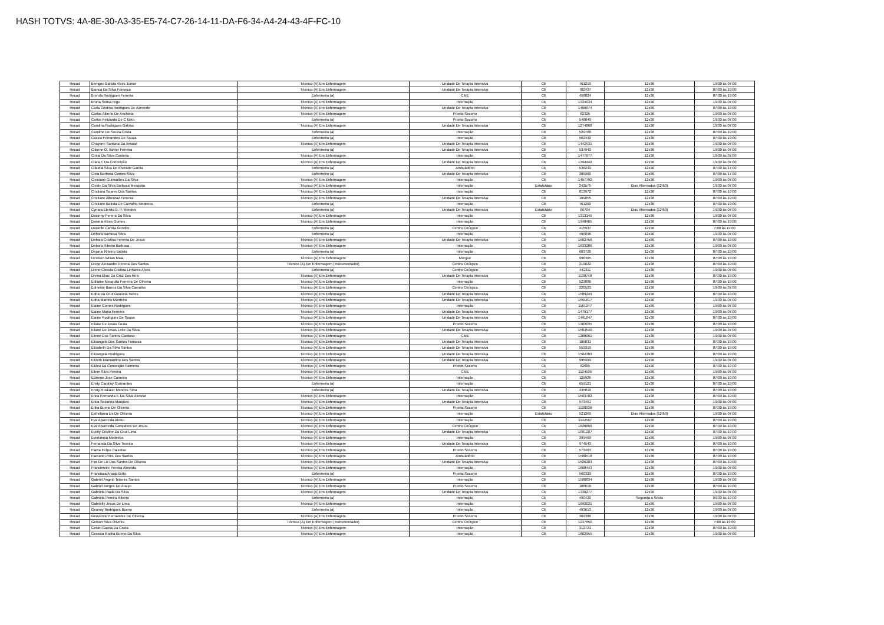HASH TOTVS: 4A-8E-30-A3-35-E5-74-C7-26-14-11-DA-F6-34-A4-24-43-4F-FC-10
| Hecad | Benigno Batista Alves Junior | Técnico (A) Em Enfermagem | Unidade De Terapia Intensiva | Clt | 761219 | 12x36 | 19:00 às 07:00 |
| Hecad | Bianca Da Silva Fonseca | Técnico (A) Em Enfermagem | Unidade De Terapia Intensiva | Clt | 702437 | 12x36 | 07:00 às 19:00 |
| Hecad | Brenda Rodrigues Ferreira | Enfermeiro (a) | CME | Clt | 458824 | 12x36 | 07:00 às 19:00 |
| Hecad | Bruna Sousa Rigo | Técnico (A) Em Enfermagem | Internação | Clt | 1334034 | 12x36 | 19:00 às 07:00 |
| Hecad | Carla Cristina Rodrigues De Azevedo | Técnico (A) Em Enfermagem | Unidade De Terapia Intensiva | Clt | 1466074 | 12x36 | 07:00 às 19:00 |
| Hecad | Carlos Alberto De Anchieta | Técnico (A) Em Enfermagem | Pronto Socorro | Clt | 62325 | 12x36 | 19:00 às 07:00 |
| Hecad | Carlos Felizardo De C Neto | Enfermeiro (a) | Pronto Socorro | Clt | 548049 | 12x36 | 19:00 às 07:00 |
| Hecad | Carolina Rodrigues Galvao | Técnico (A) Em Enfermagem | Unidade De Terapia Intensiva | Clt | 1274868 | 12x36 | 19:00 às 07:00 |
| Hecad | Caroline De Souza Costa | Enfermeiro (a) | Internação | Clt | 529768 | 12x36 | 07:00 às 19:00 |
| Hecad | Cassio Fernandes De Souza | Enfermeiro (a) | Internação | Clt | 562490 | 12x36 | 07:00 às 19:00 |
| Hecad | Chayane Santana Do Amaral | Técnico (A) Em Enfermagem | Unidade De Terapia Intensiva | Clt | 1442531 | 12x36 | 19:00 às 07:00 |
| Hecad | Ciloene O. Xavier Ferreira | Enfermeiro (a) | Unidade De Terapia Intensiva | Clt | 537943 | 12x36 | 19:00 às 07:00 |
| Hecad | Cintia Da Silva Cordeiro | Técnico (A) Em Enfermagem | Internação | Clt | 1477677 | 12x36 | 19:00 às 07:00 |
| Hecad | Clara F. Da Conceição | Técnico (A) Em Enfermagem | Unidade De Terapia Intensiva | Clt | 1394442 | 12x36 | 19:00 às 07:00 |
| Hecad | Cláudia Silva De Andrade Garcia | Enfermeiro (a) | Ambulatório | Clt | 538249 | 12x36 | 07:00 às 17:00 |
| Hecad | Cleia Barbosa Gomes Silva | Enfermeiro (a) | Unidade De Terapia Intensiva | Clt | 389360 | 12x36 | 07:00 às 17:00 |
| Hecad | Cleiciane Guimarães Da Silva | Técnico (A) Em Enfermagem | Internação | Clt | 1457792 | 12x36 | 19:00 às 07:00 |
| Hecad | Cleide Da Silva Barbosa Mesquita | Técnico (A) Em Enfermagem | Internação | Estatutário | 242575 | Dias Alternados (12/60) | 19:00 às 07:00 |
| Hecad | Cristiana Soares Dos Santos | Técnico (A) Em Enfermagem | Internação | Clt | 813972 | 12x36 | 07:00 às 19:00 |
| Hecad | Cristiane Albernaz Ferreira | Técnico (A) Em Enfermagem | Unidade De Terapia Intensiva | Clt | 109055 | 12x36 | 07:00 às 19:00 |
| Hecad | Cristiane Batista De Carvalho Medeiros | Enfermeiro (a) | Internação | Clt | 761200 | 12x36 | 07:00 às 19:00 |
| Hecad | Cynara Elenita B. P. Mendes | Enfermeiro (a) | Unidade De Terapia Intensiva | Estatutário | 66704 | Dias Alternados (12/60) | 19:00 às 07:00 |
| Hecad | Daianny Pereira Da Silva | Técnico (A) Em Enfermagem | Internação | Clt | 1313145 | 12x36 | 19:00 às 07:00 |
| Hecad | Daniela Alves Gomes | Técnico (A) Em Enfermagem | Internação | Clt | 1948485 | 12x36 | 07:00 às 19:00 |
| Hecad | Danielle Camila Gondim | Enfermeiro (a) | Centro Cirúrgico | Clt | 415937 | 12x36 | 7:00 às 19:00 |
| Hecad | Débora Barbosa Silva | Enfermeiro (a) | Internação | Clt | 496896 | 12x36 | 19:00 às 07:00 |
| Hecad | Debora Cristina Ferreira De Jesus | Técnico (A) Em Enfermagem | Unidade De Terapia Intensiva | Clt | 1502756 | 12x36 | 07:00 às 19:00 |
| Hecad | Debora Ribeiro Barbosa | Técnico (A) Em Enfermagem | Internação | Clt | 1633286 | 12x36 | 19:00 às 07:00 |
| Hecad | Dejanio Ribeiro Batista | Enfermeiro (a) | Internação | Clt | 603726 | 12x36 | 07:00 às 19:00 |
| Hecad | Denison Wilian Maia | Técnico (A) Em Enfermagem | Morgue | Clt | 996365 | 12x36 | 07:00 às 19:00 |
| Hecad | Diego Alexandre Pereira Dos Santos | Técnico (A) Em Enfermagem (Instrumentador) | Centro Cirúrgico | Clt | 219822 | 12x36 | 07:00 às 19:00 |
| Hecad | Diene Clessia Cristina Linhares Alves | Enfermeiro (a) | Centro Cirúrgico | Clt | 442311 | 12x36 | 19:00 às 07:00 |
| Hecad | Divina Elias Da Cruz Dos Reis | Técnico (A) Em Enfermagem | Unidade De Terapia Intensiva | Clt | 1138748 | 12x36 | 07:00 às 19:00 |
| Hecad | Edilaine Mesquita Ferreira De Oliveira | Técnico (A) Em Enfermagem | Internação | Clt | 523086 | 12x36 | 07:00 às 19:00 |
| Hecad | Edineide Barros Da Silva Carvalho | Técnico (A) Em Enfermagem | Centro Cirúrgico | Clt | 220523 | 12x36 | 19:00 às 07:00 |
| Hecad | Edna Da Cruz Gouveia Torres | Técnico (A) Em Enfermagem | Unidade De Terapia Intensiva | Clt | 1589249 | 12x36 | 07:00 às 19:00 |
| Hecad | Edna Martins Monteiro | Técnico (A) Em Enfermagem | Unidade De Terapia Intensiva | Clt | 1551817 | 12x36 | 19:00 às 07:00 |
| Hecad | Elaine Gomes Rodrigues | Técnico (A) Em Enfermagem | Internação | Clt | 1161247 | 12x36 | 19:00 às 07:00 |
| Hecad | Elaine Maria Ferreira | Técnico (A) Em Enfermagem | Unidade De Terapia Intensiva | Clt | 1479177 | 12x36 | 19:00 às 07:00 |
| Hecad | Elaine Rodrigues De Sousa | Técnico (A) Em Enfermagem | Unidade De Terapia Intensiva | Clt | 1491047 | 12x36 | 07:00 às 19:00 |
| Hecad | Eliane De Jesus Costa | Técnico (A) Em Enfermagem | Pronto Socorro | Clt | 1383035 | 12x36 | 07:00 às 19:00 |
| Hecad | Eliane De Jesus Leite Da Silva | Técnico (A) Em Enfermagem | Unidade De Terapia Intensiva | Clt | 1504540 | 12x36 | 19:00 às 07:00 |
| Hecad | Eliene Dos Santos Cardoso | Técnico (A) Em Enfermagem | CME | Clt | 1208061 | 12x36 | 19:00 às 07:00 |
| Hecad | Elisangela Dos Santos Fonseca | Técnico (A) Em Enfermagem | Unidade De Terapia Intensiva | Clt | 105031 | 12x36 | 07:00 às 19:00 |
| Hecad | Elizabeth Da Silva Santos | Técnico (A) Em Enfermagem | Unidade De Terapia Intensiva | Clt | 553319 | 12x36 | 07:00 às 19:00 |
| Hecad | Elizangela Rodrigues | Técnico (A) Em Enfermagem | Unidade De Terapia Intensiva | Clt | 1504383 | 12x36 | 07:00 às 19:00 |
| Hecad | Elizeth Diamantino Dos Santos | Técnico (A) Em Enfermagem | Unidade De Terapia Intensiva | Clt | 995999 | 12x36 | 19:00 às 07:00 |
| Hecad | Elizeu Da Conceição Palmeira | Técnico (A) Em Enfermagem | Pronto Socorro | Clt | 82605 | 12x36 | 07:00 às 19:00 |
| Hecad | Ellem Silva Pereira | Técnico (A) Em Enfermagem | CME | Clt | 1134536 | 12x36 | 19:00 às 07:00 |
| Hecad | Elzirene Jose Carneiro | Técnico (A) Em Enfermagem | Internação | Clt | 125926 | 12x36 | 07:00 às 19:00 |
| Hecad | Emily Caroliny Guimarães | Enfermeiro (a) | Internação | Clt | 659121 | 12x36 | 07:00 às 19:00 |
| Hecad | Emily Ruskaier Mendes Silva | Enfermeiro (a) | Unidade De Terapia Intensiva | Clt | 445810 | 12x36 | 07:00 às 19:00 |
| Hecad | Erica Fernanda F. Da Silva Alencar | Técnico (A) Em Enfermagem | Internação | Clt | 1583702 | 12x36 | 07:00 às 19:00 |
| Hecad | Erica Sezarina Marques | Técnico (A) Em Enfermagem | Unidade De Terapia Intensiva | Clt | 573461 | 12x36 | 19:00 às 07:00 |
| Hecad | Erika Bueno De Oliveira | Técnico (A) Em Enfermagem | Pronto Socorro | Clt | 1128036 | 12x36 | 07:00 às 19:00 |
| Hecad | Esthefania Lis De Oliveira | Técnico (A) Em Enfermagem | Internação | Estatutário | 521369 | Dias Alternados (12/60) | 19:00 às 07:00 |
| Hecad | Eva Aparecida Aleixo | Técnico (A) Em Enfermagem | Internação | Clt | 1144567 | 12x36 | 07:00 às 19:00 |
| Hecad | Eva Aparecida Gonçalves De Jesus | Técnico (A) Em Enfermagem | Centro Cirúrgico | Clt | 1626866 | 12x36 | 07:00 às 19:00 |
| Hecad | Evelly Cristine Da Cruz Lima | Técnico (A) Em Enfermagem | Unidade De Terapia Intensiva | Clt | 1881207 | 12x36 | 07:00 às 19:00 |
| Hecad | Everlannia Medeiros | Técnico (A) Em Enfermagem | Internação | Clt | 399469 | 12x36 | 19:00 às 07:00 |
| Hecad | Fernanda Da Silva Texeira | Técnico (A) Em Enfermagem | Unidade De Terapia Intensiva | Clt | 974543 | 12x36 | 07:00 às 19:00 |
| Hecad | Flavia Felipe Caixetas | Técnico (A) Em Enfermagem | Pronto Socorro | Clt | 573463 | 12x36 | 07:00 às 19:00 |
| Hecad | Flaviane Pires Dos Santos | Técnico (A) Em Enfermagem | Ambulatório | Clt | 1588518 | 12x36 | 07:00 às 19:00 |
| Hecad | Flor De Liz Dos Santos De Oliveira | Técnico (A) Em Enfermagem | Unidade De Terapia Intensiva | Clt | 1526203 | 12x36 | 07:00 às 19:00 |
| Hecad | Francimeire Pereira Almeida | Técnico (A) Em Enfermagem | Internação | Clt | 1668443 | 12x36 | 19:00 às 07:00 |
| Hecad | Francisca Araujo Brito | Enfermeiro (a) | Pronto Socorro | Clt | 560329 | 12x36 | 07:00 às 19:00 |
| Hecad | Gabriel Angelo Teixeira Santos | Técnico (A) Em Enfermagem | Internação | Clt | 1580834 | 12x36 | 19:00 às 07:00 |
| Hecad | Gabriel Borges De Araujo | Técnico (A) Em Enfermagem | Pronto Socorro | Clt | 108618 | 12x36 | 07:00 às 19:00 |
| Hecad | Gabriela Paula Da Silva | Técnico (A) Em Enfermagem | Unidade De Terapia Intensiva | Clt | 1330277 | 12x36 | 19:00 às 07:00 |
| Hecad | Gabriela Pereira Ribeiro | Enfermeiro (a) | Internação | Clt | 490420 | Segunda a Sexta | 09:00 às 19:00 |
| Hecad | Gabrielly Jesus De Lima | Técnico (A) Em Enfermagem | Internação | Clt | 1693021 | 12x36 | 19:00 às 07:00 |
| Hecad | Geanny Rodrigues Bueno | Enfermeiro (a) | Internação | Clt | 493613 | 12x36 | 19:00 às 07:00 |
| Hecad | Geovanne Fernandes De Oliveira | Técnico (A) Em Enfermagem | Pronto Socorro | Clt | 369380 | 12x36 | 19:00 às 07:00 |
| Hecad | Gerson Silva Oliveira | Técnico (A) Em Enfermagem (Instrumentador) | Centro Cirúrgico | Clt | 1237650 | 12x36 | 7:00 às 19:00 |
| Hecad | Geslei Garcia Da Costa | Técnico (A) Em Enfermagem | Internação | Clt | 312721 | 12x36 | 07:00 às 19:00 |
| Hecad | Gessica Rocha Bueno Da Silva | Técnico (A) Em Enfermagem | Internação | Clt | 1602955 | 12x36 | 19:00 às 07:00 |